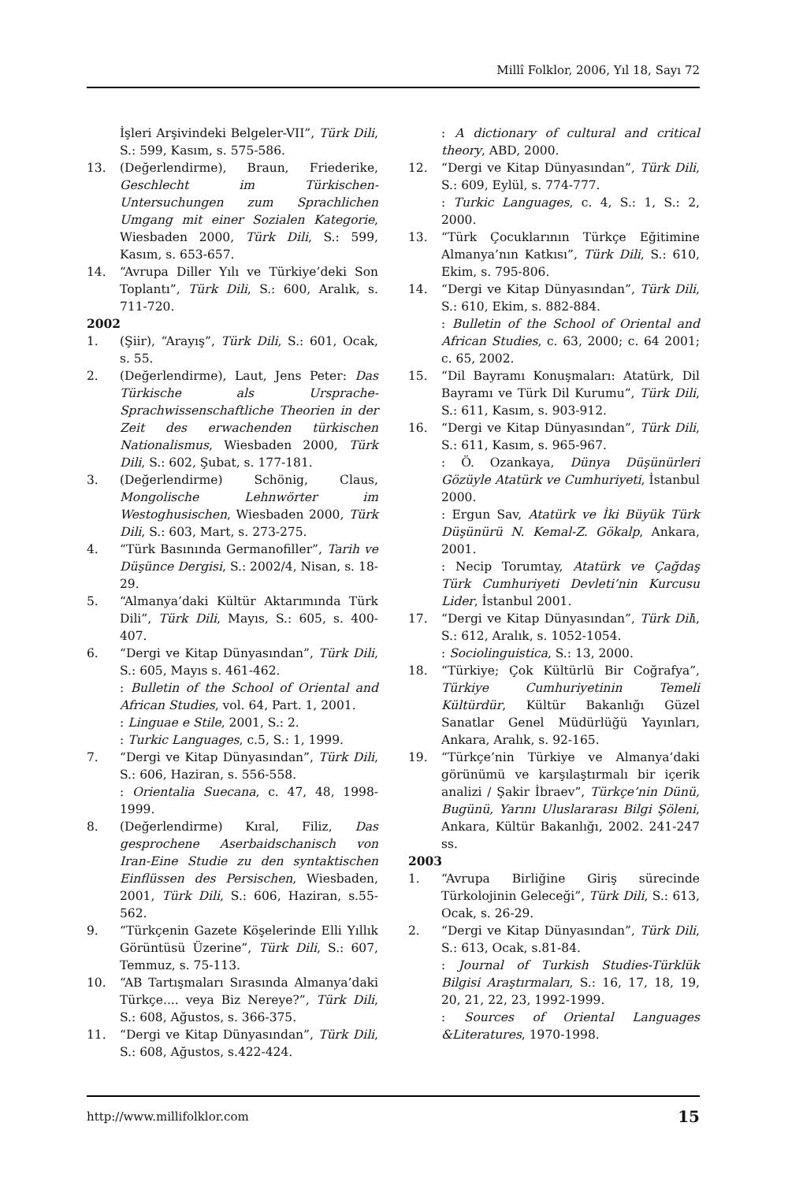Millî Folklor, 2006, Yıl 18, Sayı 72
İşleri Arşivindeki Belgeler-VII”, Türk Dili, S.: 599, Kasım, s. 575-586.
13. (Değerlendirme), Braun, Friederike, Geschlecht im Türkischen-Untersuchungen zum Sprachlichen Umgang mit einer Sozialen Kategorie, Wiesbaden 2000, Türk Dili, S.: 599, Kasım, s. 653-657.
14. “Avrupa Diller Yılı ve Türkiye’deki Son Toplantı”, Türk Dili, S.: 600, Aralık, s. 711-720.
2002
1. (Şiir), “Arayış”, Türk Dili, S.: 601, Ocak, s. 55.
2. (Değerlendirme), Laut, Jens Peter: Das Türkische als Ursprache-Sprachwissenschaftliche Theorien in der Zeit des erwachenden türkischen Nationalismus, Wiesbaden 2000, Türk Dili, S.: 602, Şubat, s. 177-181.
3. (Değerlendirme) Schönig, Claus, Mongolische Lehnwörter im Westoghusischen, Wiesbaden 2000, Türk Dili, S.: 603, Mart, s. 273-275.
4. “Türk Basınında Germanofiller”, Tarih ve Düşünce Dergisi, S.: 2002/4, Nisan, s. 18-29.
5. “Almanya’daki Kültür Aktarımında Türk Dili”, Türk Dili, Mayıs, S.: 605, s. 400-407.
6. “Dergi ve Kitap Dünyasından”, Türk Dili, S.: 605, Mayıs s. 461-462.
: Bulletin of the School of Oriental and African Studies, vol. 64, Part. 1, 2001.
: Linguae e Stile, 2001, S.: 2.
: Turkic Languages, c.5, S.: 1, 1999.
7. “Dergi ve Kitap Dünyasından”, Türk Dili, S.: 606, Haziran, s. 556-558.
: Orientalia Suecana, c. 47, 48, 1998-1999.
8. (Değerlendirme) Kıral, Filiz, Das gesprochene Aserbaidschanisch von Iran-Eine Studie zu den syntaktischen Einflüssen des Persischen, Wiesbaden, 2001, Türk Dili, S.: 606, Haziran, s.55-562.
9. “Türkçenin Gazete Köşelerinde Elli Yıllık Görüntüsü Üzerine”, Türk Dili, S.: 607, Temmuz, s. 75-113.
10. “AB Tartışmaları Sırasında Almanya’daki Türkçe.... veya Biz Nereye?”, Türk Dili, S.: 608, Ağustos, s. 366-375.
11. “Dergi ve Kitap Dünyasından”, Türk Dili, S.: 608, Ağustos, s.422-424.
: A dictionary of cultural and critical theory, ABD, 2000.
12. “Dergi ve Kitap Dünyasından”, Türk Dili, S.: 609, Eylül, s. 774-777.
: Turkic Languages, c. 4, S.: 1, S.: 2, 2000.
13. “Türk Çocuklarının Türkçe Eğitimine Almanya’nın Katkısı”, Türk Dili, S.: 610, Ekim, s. 795-806.
14. “Dergi ve Kitap Dünyasından”, Türk Dili, S.: 610, Ekim, s. 882-884.
: Bulletin of the School of Oriental and African Studies, c. 63, 2000; c. 64 2001; c. 65, 2002.
15. “Dil Bayramı Konuşmaları: Atatürk, Dil Bayramı ve Türk Dil Kurumu”, Türk Dili, S.: 611, Kasım, s. 903-912.
16. “Dergi ve Kitap Dünyasından”, Türk Dili, S.: 611, Kasım, s. 965-967.
: Ö. Ozankaya, Dünya Düşünürleri Gözüyle Atatürk ve Cumhuriyeti, İstanbul 2000.
: Ergun Sav, Atatürk ve İki Büyük Türk Düşünürü N. Kemal-Z. Gökalp, Ankara, 2001.
: Necip Torumtay, Atatürk ve Çağdaş Türk Cumhuriyeti Devleti’nin Kurcusu Lider, İstanbul 2001.
17. “Dergi ve Kitap Dünyasından”, Türk Dili, S.: 612, Aralık, s. 1052-1054.
: Sociolinguistica, S.: 13, 2000.
18. “Türkiye; Çok Kültürlü Bir Coğrafya”, Türkiye Cumhuriyetinin Temeli Kültürdür, Kültür Bakanlığı Güzel Sanatlar Genel Müdürlüğü Yayınları, Ankara, Aralık, s. 92-165.
19. “Türkçe’nin Türkiye ve Almanya’daki görünümü ve karşılaştırmalı bir içerik analizi / Şakir İbraev”, Türkçe’nin Dünü, Bugünü, Yarını Uluslararası Bilgi Şöleni, Ankara, Kültür Bakanlığı, 2002. 241-247 ss.
2003
1. “Avrupa Birliğine Giriş sürecinde Türkolojinin Geleceği”, Türk Dili, S.: 613, Ocak, s. 26-29.
2. “Dergi ve Kitap Dünyasından”, Türk Dili, S.: 613, Ocak, s.81-84.
: Journal of Turkish Studies-Türklük Bilgisi Araştırmaları, S.: 16, 17, 18, 19, 20, 21, 22, 23, 1992-1999.
: Sources of Oriental Languages &Literatures, 1970-1998.
http://www.millifolklor.com 15